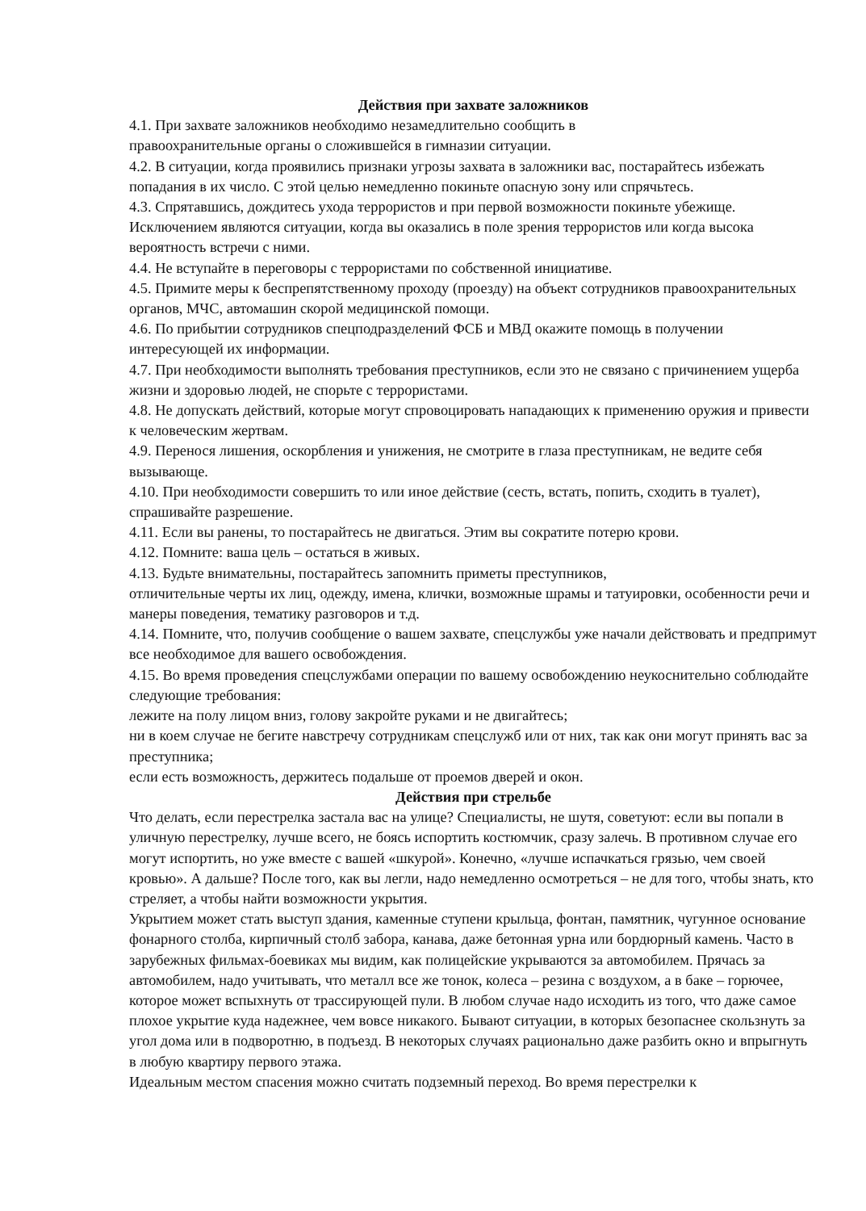Действия при захвате заложников
4.1. При захвате заложников необходимо незамедлительно сообщить в
правоохранительные органы о сложившейся в гимназии ситуации.
4.2. В ситуации, когда проявились признаки угрозы захвата в заложники вас, постарайтесь избежать попадания в их число. С этой целью немедленно покиньте опасную зону или спрячьтесь.
4.3. Спрятавшись, дождитесь ухода террористов и при первой возможности покиньте убежище. Исключением являются ситуации, когда вы оказались в поле зрения террористов или когда высока вероятность встречи с ними.
4.4. Не вступайте в переговоры с террористами по собственной инициативе.
4.5. Примите меры к беспрепятственному проходу (проезду) на объект сотрудников правоохранительных органов, МЧС, автомашин скорой медицинской помощи.
4.6. По прибытии сотрудников спецподразделений ФСБ и МВД окажите помощь в получении интересующей их информации.
4.7. При необходимости выполнять требования преступников, если это не связано с причинением ущерба жизни и здоровью людей, не спорьте с террористами.
4.8. Не допускать действий, которые могут спровоцировать нападающих к применению оружия и привести к человеческим жертвам.
4.9. Перенося лишения, оскорбления и унижения, не смотрите в глаза преступникам, не ведите себя вызывающе.
4.10. При необходимости совершить то или иное действие (сесть, встать, попить, сходить в туалет), спрашивайте разрешение.
4.11. Если вы ранены, то постарайтесь не двигаться. Этим вы сократите потерю крови.
4.12. Помните: ваша цель – остаться в живых.
4.13. Будьте внимательны, постарайтесь запомнить приметы преступников,
отличительные черты их лиц, одежду, имена, клички, возможные шрамы и татуировки, особенности речи и манеры поведения, тематику разговоров и т.д.
4.14. Помните, что, получив сообщение о вашем захвате, спецслужбы уже начали действовать и предпримут все необходимое для вашего освобождения.
4.15. Во время проведения спецслужбами операции по вашему освобождению неукоснительно соблюдайте следующие требования:
лежите на полу лицом вниз, голову закройте руками и не двигайтесь;
ни в коем случае не бегите навстречу сотрудникам спецслужб или от них, так как они могут принять вас за преступника;
если есть возможность, держитесь подальше от проемов дверей и окон.
Действия при стрельбе
Что делать, если перестрелка застала вас на улице? Специалисты, не шутя, советуют: если вы попали в уличную перестрелку, лучше всего, не боясь испортить костюмчик, сразу залечь. В противном случае его могут испортить, но уже вместе с вашей «шкурой». Конечно, «лучше испачкаться грязью, чем своей кровью». А дальше? После того, как вы легли, надо немедленно осмотреться – не для того, чтобы знать, кто стреляет, а чтобы найти возможности укрытия.
Укрытием может стать выступ здания, каменные ступени крыльца, фонтан, памятник, чугунное основание фонарного столба, кирпичный столб забора, канава, даже бетонная урна или бордюрный камень. Часто в зарубежных фильмах-боевиках мы видим, как полицейские укрываются за автомобилем. Прячась за автомобилем, надо учитывать, что металл все же тонок, колеса – резина с воздухом, а в баке – горючее, которое может вспыхнуть от трассирующей пули. В любом случае надо исходить из того, что даже самое плохое укрытие куда надежнее, чем вовсе никакого. Бывают ситуации, в которых безопаснее скользнуть за угол дома или в подворотню, в подъезд. В некоторых случаях рационально даже разбить окно и впрыгнуть в любую квартиру первого этажа.
Идеальным местом спасения можно считать подземный переход. Во время перестрелки к